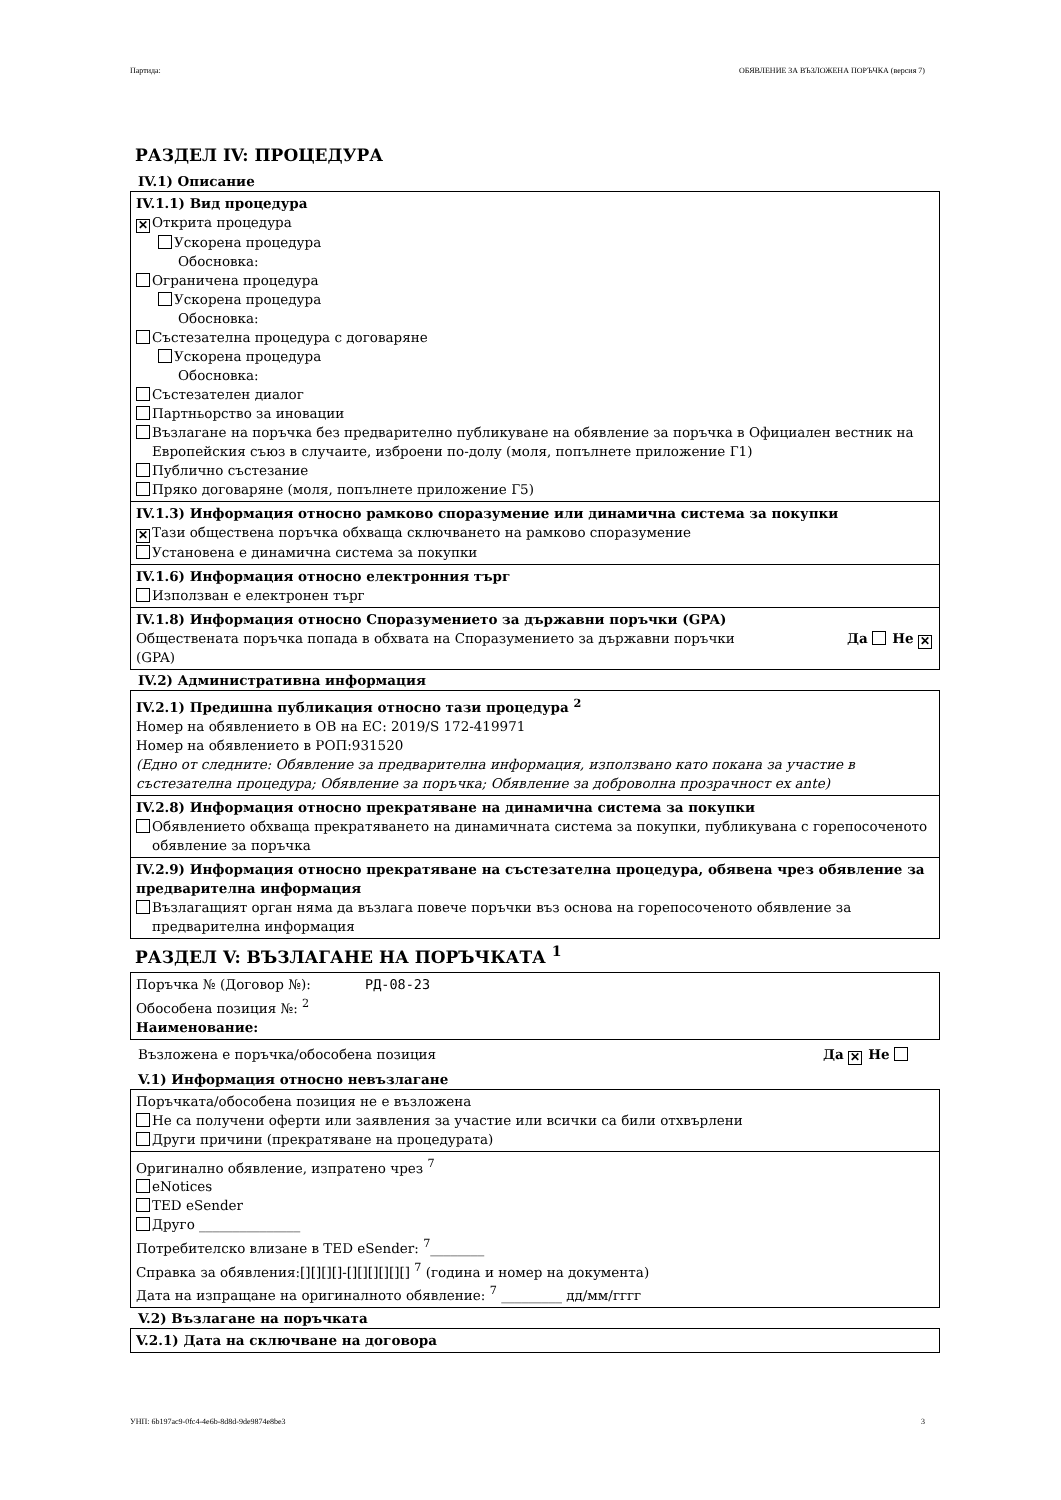Партида: ОБЯВЛЕНИЕ ЗА ВЪЗЛОЖЕНА ПОРЪЧКА (версия 7)
РАЗДЕЛ IV: ПРОЦЕДУРА
IV.1) Описание
IV.1.1) Вид процедура
✕ Открита процедура
Ускорена процедура
Обосновка:
Ограничена процедура
Ускорена процедура
Обосновка:
Състезателна процедура с договаряне
Ускорена процедура
Обосновка:
Състезателен диалог
Партньорство за иновации
Възлагане на поръчка без предварително публикуване на обявление за поръчка в Официален вестник на Европейския съюз в случаите, изброени по-долу (моля, попълнете приложение Г1)
Публично състезание
Пряко договаряне (моля, попълнете приложение Г5)
IV.1.3) Информация относно рамково споразумение или динамична система за покупки
✕ Тази обществена поръчка обхваща сключването на рамково споразумение
Установена е динамична система за покупки
IV.1.6) Информация относно електронния търг
Използван е електронен търг
IV.1.8) Информация относно Споразумението за държавни поръчки (GPA)
Обществената поръчка попада в обхвата на Споразумението за държавни поръчки (GPA) Да Не ✕
IV.2) Административна информация
IV.2.1) Предишна публикация относно тази процедура <sup>2</sup>
Номер на обявлението в ОВ на ЕС: 2019/S 172-419971
Номер на обявлението в РОП:931520
(Едно от следните: Обявление за предварителна информация, използвано като покана за участие в състезателна процедура; Обявление за поръчка; Обявление за доброволна прозрачност ex ante)
IV.2.8) Информация относно прекратяване на динамична система за покупки
Обявлението обхваща прекратяването на динамичната система за покупки, публикувана с горепосоченото обявление за поръчка
IV.2.9) Информация относно прекратяване на състезателна процедура, обявена чрез обявление за предварителна информация
Възлагащият орган няма да възлага повече поръчки въз основа на горепосоченото обявление за предварителна информация
РАЗДЕЛ V: ВЪЗЛАГАНЕ НА ПОРЪЧКАТА <sup>1</sup>
Поръчка № (Договор №): РД-08-23
Обособена позиция №: <sup>2</sup>
Наименование:
Възложена е поръчка/обособена позиция Да ✕ Не
V.1) Информация относно невъзлагане
Поръчката/обособена позиция не е възложена
Не са получени оферти или заявления за участие или всички са били отхвърлени
Други причини (прекратяване на процедурата)
Оригинално обявление, изпратено чрез <sup>7</sup>
eNotices
TED eSender
Друго _______________
Потребителско влизане в TED eSender: <sup>7</sup>________
Справка за обявления:[][][][]-[][][][][][] <sup>7</sup> (година и номер на документа)
Дата на изпращане на оригиналното обявление: <sup>7</sup> _________ дд/мм/гггг
V.2) Възлагане на поръчката
V.2.1) Дата на сключване на договора
УНП: 6b197ac9-0fc4-4e6b-8d8d-9de9874e8be3 3